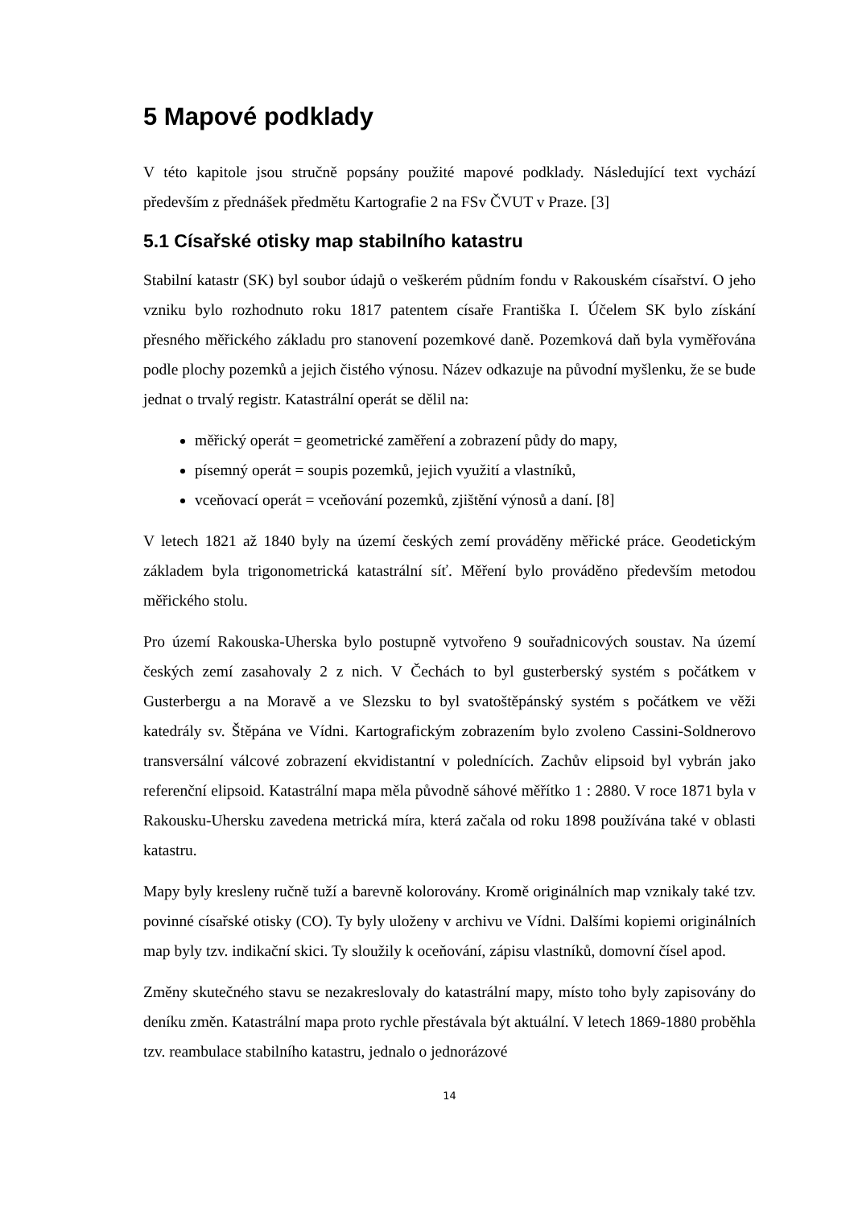5 Mapové podklady
V této kapitole jsou stručně popsány použité mapové podklady. Následující text vychází především z přednášek předmětu Kartografie 2 na FSv ČVUT v Praze. [3]
5.1 Císařské otisky map stabilního katastru
Stabilní katastr (SK) byl soubor údajů o veškerém půdním fondu v Rakouském císařství. O jeho vzniku bylo rozhodnuto roku 1817 patentem císaře Františka I. Účelem SK bylo získání přesného měřického základu pro stanovení pozemkové daně. Pozemková daň byla vyměřována podle plochy pozemků a jejich čistého výnosu. Název odkazuje na původní myšlenku, že se bude jednat o trvalý registr. Katastrální operát se dělil na:
měřický operát = geometrické zaměření a zobrazení půdy do mapy,
písemný operát = soupis pozemků, jejich využití a vlastníků,
vceňovací operát = vceňování pozemků, zjištění výnosů a daní. [8]
V letech 1821 až 1840 byly na území českých zemí prováděny měřické práce. Geodetickým základem byla trigonometrická katastrální síť. Měření bylo prováděno především metodou měřického stolu.
Pro území Rakouska-Uherska bylo postupně vytvořeno 9 souřadnicových soustav. Na území českých zemí zasahovaly 2 z nich. V Čechách to byl gusterberský systém s počátkem v Gusterbergu a na Moravě a ve Slezsku to byl svatoštěpánský systém s počátkem ve věži katedrály sv. Štěpána ve Vídni. Kartografickým zobrazením bylo zvoleno Cassini-Soldnerovo transversální válcové zobrazení ekvidistantní v polednících. Zachův elipsoid byl vybrán jako referenční elipsoid. Katastrální mapa měla původně sáhové měřítko 1 : 2880. V roce 1871 byla v Rakousku-Uhersku zavedena metrická míra, která začala od roku 1898 používána také v oblasti katastru.
Mapy byly kresleny ručně tuží a barevně kolorovány. Kromě originálních map vznikaly také tzv. povinné císařské otisky (CO). Ty byly uloženy v archivu ve Vídni. Dalšími kopiemi originálních map byly tzv. indikační skici. Ty sloužily k oceňování, zápisu vlastníků, domovní čísel apod.
Změny skutečného stavu se nezakreslovaly do katastrální mapy, místo toho byly zapisovány do deníku změn. Katastrální mapa proto rychle přestávala být aktuální. V letech 1869-1880 proběhla tzv. reambulace stabilního katastru, jednalo o jednorázové
14